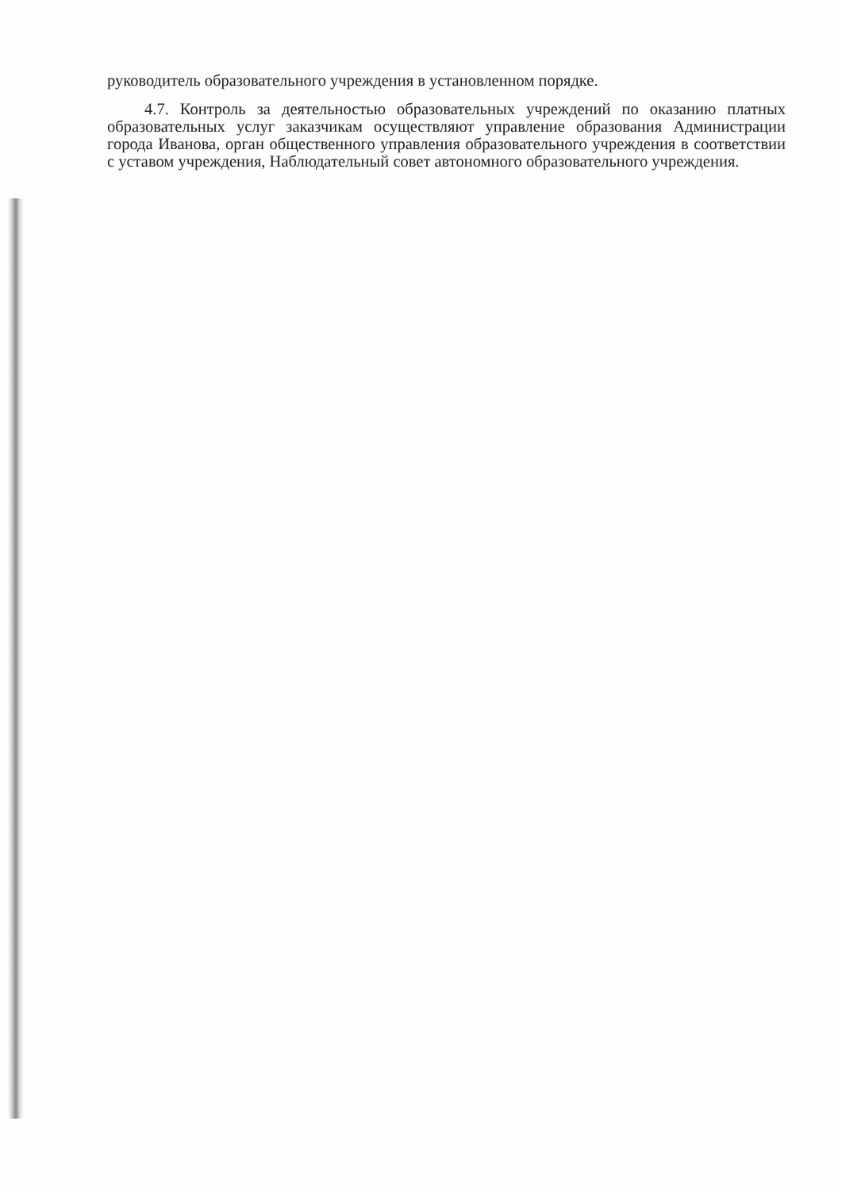руководитель образовательного учреждения в установленном порядке.
4.7. Контроль за деятельностью образовательных учреждений по оказанию платных образовательных услуг заказчикам осуществляют управление образования Администрации города Иванова, орган общественного управления образовательного учреждения в соответствии с уставом учреждения, Наблюдательный совет автономного образовательного учреждения.